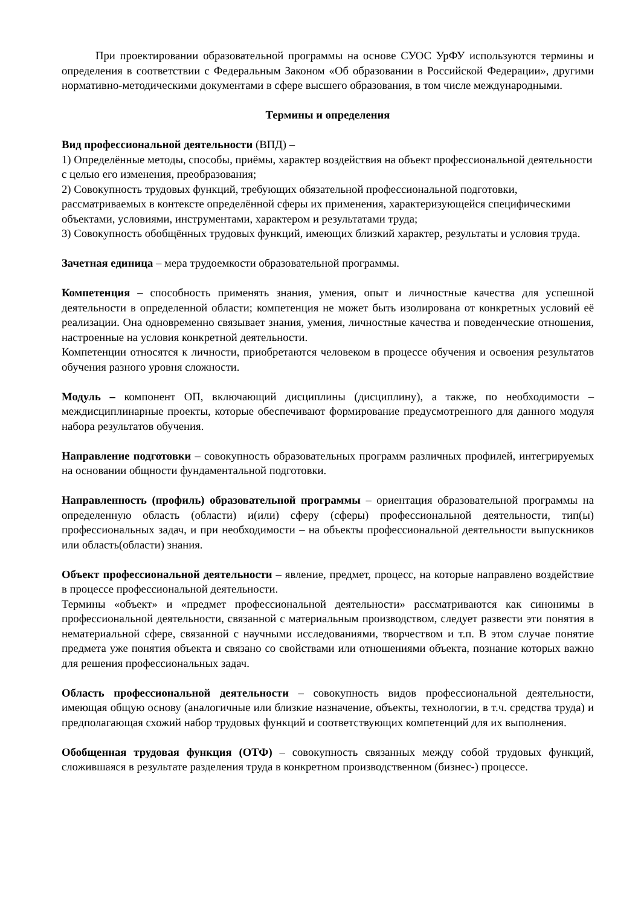При проектировании образовательной программы на основе СУОС УрФУ используются термины и определения в соответствии с Федеральным Законом «Об образовании в Российской Федерации», другими нормативно-методическими документами в сфере высшего образования, в том числе международными.
Термины и определения
Вид профессиональной деятельности (ВПД) –
1) Определённые методы, способы, приёмы, характер воздействия на объект профессиональной деятельности с целью его изменения, преобразования;
2) Совокупность трудовых функций, требующих обязательной профессиональной подготовки, рассматриваемых в контексте определённой сферы их применения, характеризующейся специфическими объектами, условиями, инструментами, характером и результатами труда;
3) Совокупность обобщённых трудовых функций, имеющих близкий характер, результаты и условия труда.
Зачетная единица – мера трудоемкости образовательной программы.
Компетенция – способность применять знания, умения, опыт и личностные качества для успешной деятельности в определенной области; компетенция не может быть изолирована от конкретных условий её реализации. Она одновременно связывает знания, умения, личностные качества и поведенческие отношения, настроенные на условия конкретной деятельности.
Компетенции относятся к личности, приобретаются человеком в процессе обучения и освоения результатов обучения разного уровня сложности.
Модуль – компонент ОП, включающий дисциплины (дисциплину), а также, по необходимости – междисциплинарные проекты, которые обеспечивают формирование предусмотренного для данного модуля набора результатов обучения.
Направление подготовки – совокупность образовательных программ различных профилей, интегрируемых на основании общности фундаментальной подготовки.
Направленность (профиль) образовательной программы – ориентация образовательной программы на определенную область (области) и(или) сферу (сферы) профессиональной деятельности, тип(ы) профессиональных задач, и при необходимости – на объекты профессиональной деятельности выпускников или область(области) знания.
Объект профессиональной деятельности – явление, предмет, процесс, на которые направлено воздействие в процессе профессиональной деятельности.
Термины «объект» и «предмет профессиональной деятельности» рассматриваются как синонимы в профессиональной деятельности, связанной с материальным производством, следует развести эти понятия в нематериальной сфере, связанной с научными исследованиями, творчеством и т.п. В этом случае понятие предмета уже понятия объекта и связано со свойствами или отношениями объекта, познание которых важно для решения профессиональных задач.
Область профессиональной деятельности – совокупность видов профессиональной деятельности, имеющая общую основу (аналогичные или близкие назначение, объекты, технологии, в т.ч. средства труда) и предполагающая схожий набор трудовых функций и соответствующих компетенций для их выполнения.
Обобщенная трудовая функция (ОТФ) – совокупность связанных между собой трудовых функций, сложившаяся в результате разделения труда в конкретном производственном (бизнес-) процессе.